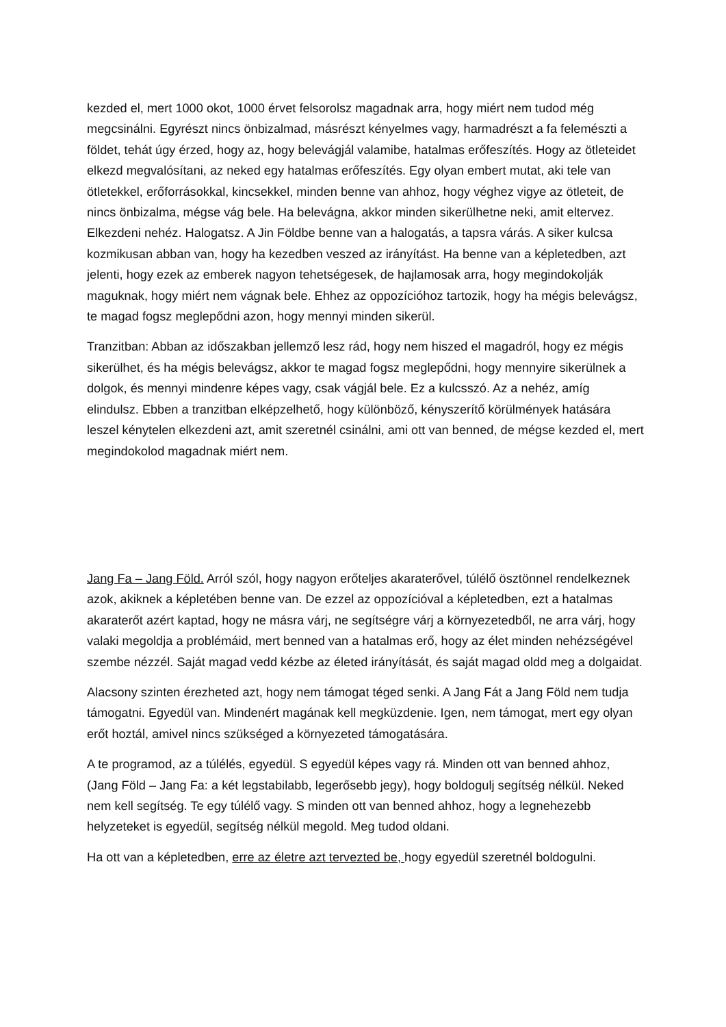kezded el, mert 1000 okot, 1000 érvet felsorolsz magadnak arra, hogy miért nem tudod még megcsinálni. Egyrészt nincs önbizalmad, másrészt kényelmes vagy, harmadrészt a fa felemészti a földet, tehát úgy érzed, hogy az, hogy belevágjál valamibe, hatalmas erőfeszítés. Hogy az ötleteidet elkezd megvalósítani, az neked egy hatalmas erőfeszítés. Egy olyan embert mutat, aki tele van ötletekkel, erőforrásokkal, kincsekkel, minden benne van ahhoz, hogy véghez vigye az ötleteit, de nincs önbizalma, mégse vág bele. Ha belevágna, akkor minden sikerülhetne neki, amit eltervez. Elkezdeni nehéz. Halogatsz. A Jin Földbe benne van a halogatás, a tapsra várás. A siker kulcsa kozmikusan abban van, hogy ha kezedben veszed az irányítást. Ha benne van a képletedben, azt jelenti, hogy ezek az emberek nagyon tehetségesek, de hajlamosak arra, hogy megindokolják maguknak, hogy miért nem vágnak bele. Ehhez az oppozícióhoz tartozik, hogy ha mégis belevágsz, te magad fogsz meglepődni azon, hogy mennyi minden sikerül.
Tranzitban: Abban az időszakban jellemző lesz rád, hogy nem hiszed el magadról, hogy ez mégis sikerülhet, és ha mégis belevágsz, akkor te magad fogsz meglepődni, hogy mennyire sikerülnek a dolgok, és mennyi mindenre képes vagy, csak vágjál bele. Ez a kulcsszó. Az a nehéz, amíg elindulsz. Ebben a tranzitban elképzelhető, hogy különböző, kényszerítő körülmények hatására leszel kénytelen elkezdeni azt, amit szeretnél csinálni, ami ott van benned, de mégse kezded el, mert megindokolod magadnak miért nem.
Jang Fa – Jang Föld. Arról szól, hogy nagyon erőteljes akaraterővel, túlélő ösztönnel rendelkeznek azok, akiknek a képletében benne van. De ezzel az oppozícióval a képletedben, ezt a hatalmas akaraterőt azért kaptad, hogy ne másra várj, ne segítségre várj a környezetedből, ne arra várj, hogy valaki megoldja a problémáid, mert benned van a hatalmas erő, hogy az élet minden nehézségével szembe nézzél. Saját magad vedd kézbe az életed irányítását, és saját magad oldd meg a dolgaidat.
Alacsony szinten érezheted azt, hogy nem támogat téged senki. A Jang Fát a Jang Föld nem tudja támogatni. Egyedül van. Mindenért magának kell megküzdenie. Igen, nem támogat, mert egy olyan erőt hoztál, amivel nincs szükséged a környezeted támogatására.
A te programod, az a túlélés, egyedül. S egyedül képes vagy rá. Minden ott van benned ahhoz, (Jang Föld – Jang Fa: a két legstabilabb, legerősebb jegy), hogy boldogulj segítség nélkül. Neked nem kell segítség. Te egy túlélő vagy. S minden ott van benned ahhoz, hogy a legnehezebb helyzeteket is egyedül, segítség nélkül megold. Meg tudod oldani.
Ha ott van a képletedben, erre az életre azt tervezted be, hogy egyedül szeretnél boldogulni.